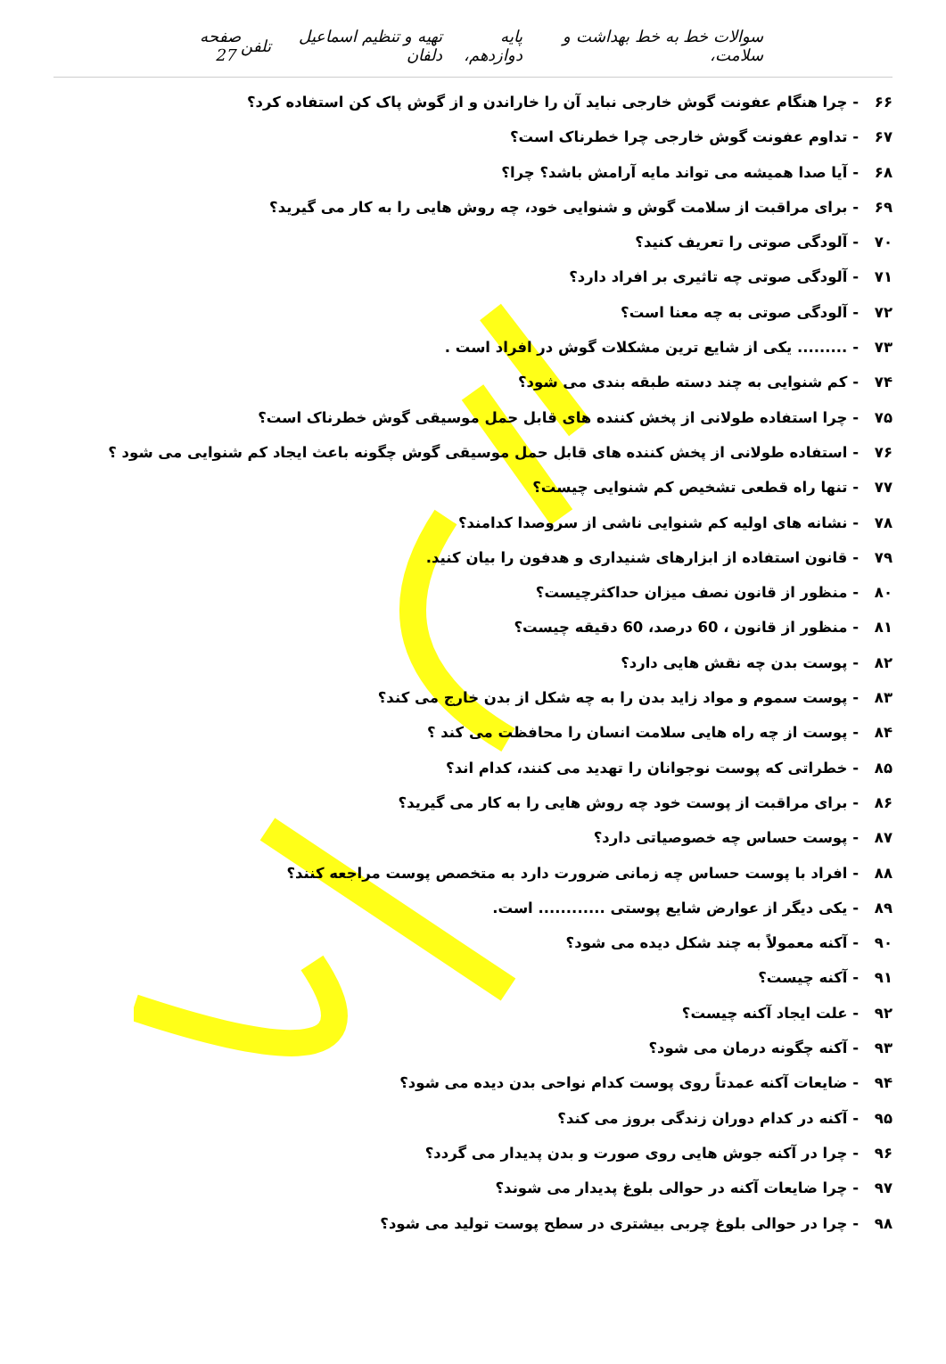سوالات خط به خط بهداشت و سلامت، پایه دوازدهم، تهیه و تنظیم اسماعیل دلفان تلفن صفحه 27
۶۶ - چرا هنگام عفونت گوش خارجی نباید آن را خاراندن و از گوش پاک کن استفاده کرد؟
۶۷ - تداوم عفونت گوش خارجی چرا خطرناک است؟
۶۸ - آیا صدا همیشه می تواند مایه آرامش باشد؟ چرا؟
۶۹ - برای مراقبت از سلامت گوش و شنوایی خود، چه روش هایی را به کار می گیرید؟
۷۰ - آلودگی صوتی را تعریف کنید؟
۷۱ - آلودگی صوتی چه تاثیری بر افراد دارد؟
۷۲ - آلودگی صوتی به چه معنا است؟
۷۳ - ......... یکی از شایع ترین مشکلات گوش در افراد است .
۷۴ - کم شنوایی به چند دسته طبقه بندی می شود؟
۷۵ - چرا استفاده طولانی از پخش کننده های قابل حمل موسیقی گوش خطرناک است؟
۷۶ - استفاده طولانی از پخش کننده های قابل حمل موسیقی گوش چگونه باعث ایجاد کم شنوایی می شود ؟
۷۷ - تنها راه قطعی تشخیص کم شنوایی چیست؟
۷۸ - نشانه های اولیه کم شنوایی ناشی از سروصدا کدامند؟
۷۹ - قانون استفاده از ابزارهای شنیداری و هدفون را بیان کنید.
۸۰ - منظور از قانون نصف میزان حداکثرچیست؟
۸۱ - منظور از قانون ، 60 درصد، 60 دقیقه چیست؟
۸۲ - پوست بدن چه نقش هایی دارد؟
۸۳ - پوست سموم و مواد زاید بدن را به چه شکل از بدن خارج می کند؟
۸۴ - پوست از چه راه هایی سلامت انسان را محافظت می کند ؟
۸۵ - خطراتی که پوست نوجوانان را تهدید می کنند، کدام اند؟
۸۶ - برای مراقبت از پوست خود چه روش هایی را به کار می گیرید؟
۸۷ - پوست حساس چه خصوصیاتی دارد؟
۸۸ - افراد با پوست حساس چه زمانی ضرورت دارد به متخصص پوست مراجعه کنند؟
۸۹ - یکی دیگر از عوارض شایع پوستی ............ است.
۹۰ - آکنه معمولاً به چند شکل دیده می شود؟
۹۱ - آکنه چیست؟
۹۲ - علت ایجاد آکنه چیست؟
۹۳ - آکنه چگونه درمان می شود؟
۹۴ - ضایعات آکنه عمدتاً روی پوست کدام نواحی بدن دیده می شود؟
۹۵ - آکنه در کدام دوران زندگی بروز می کند؟
۹۶ - چرا در آکنه جوش هایی روی صورت و بدن پدیدار می گردد؟
۹۷ - چرا ضایعات آکنه در حوالی بلوغ پدیدار می شوند؟
۹۸ - چرا در حوالی بلوغ چربی بیشتری در سطح پوست تولید می شود؟